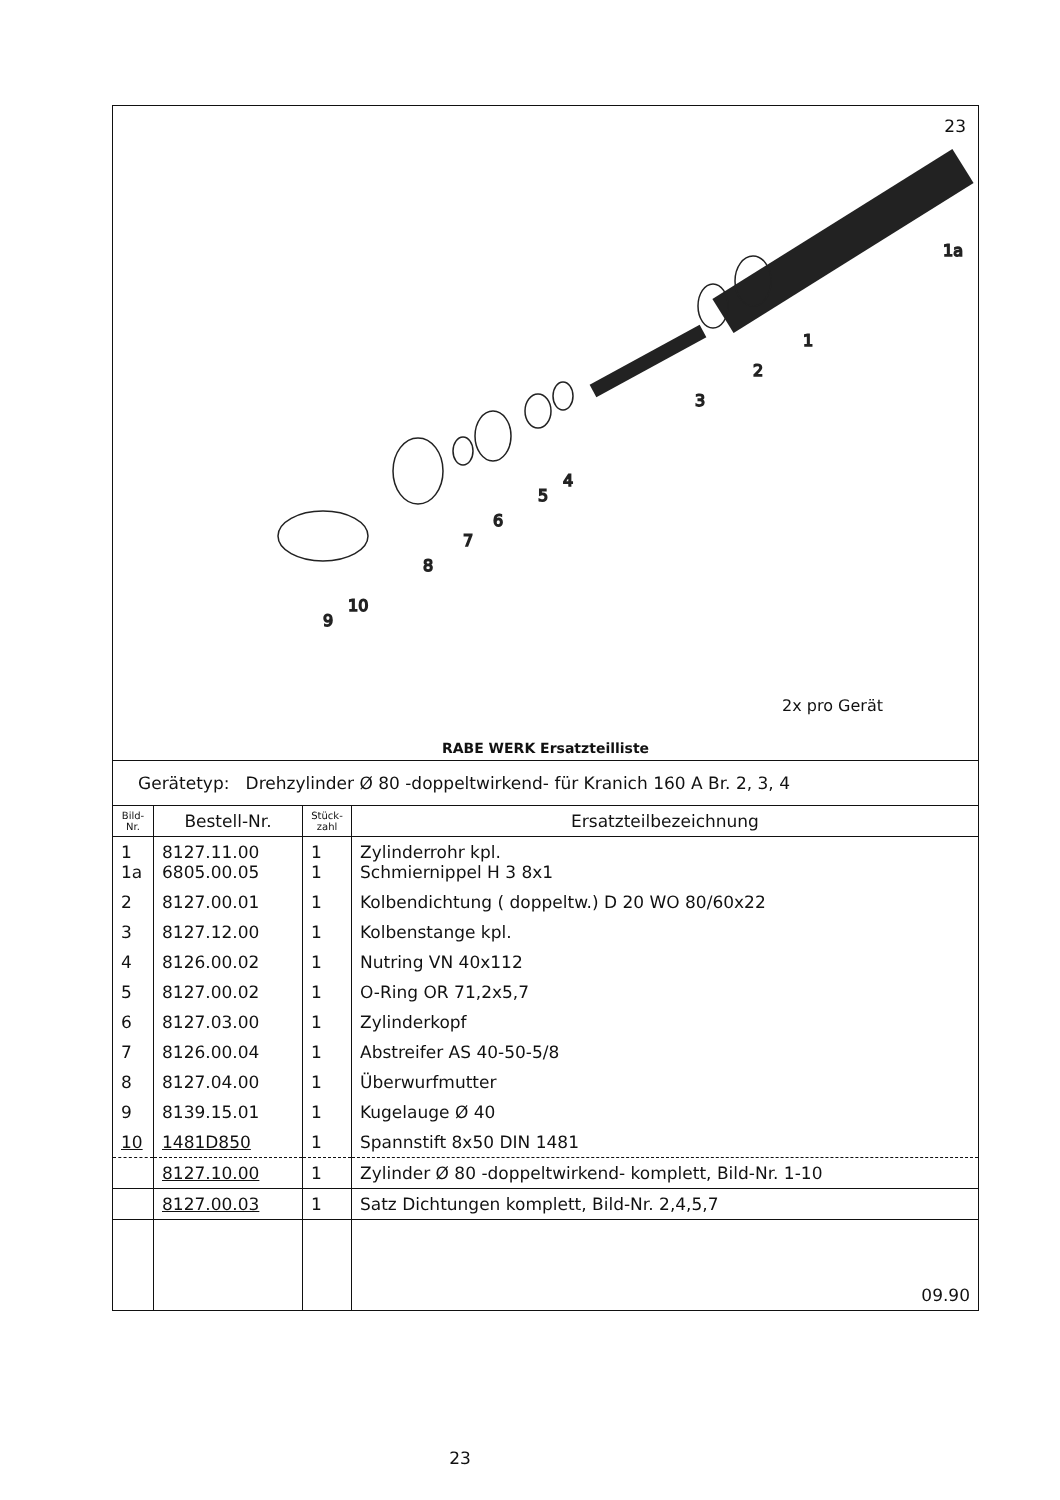23
1
2
3
4
5
6
7
8
9
10
1a
2x pro Gerät
RABE WERK Ersatzteilliste
Gerätetyp: Drehzylinder Ø 80 -doppeltwirkend- für Kranich 160 A Br. 2, 3, 4
| Bild- Nr. | Bestell-Nr. | Stück- zahl | Ersatzteilbezeichnung |
| --- | --- | --- | --- |
| 1 1a | 8127.11.00 6805.00.05 | 1 1 | Zylinderrohr kpl. Schmiernippel H 3 8x1 |
| 2 | 8127.00.01 | 1 | Kolbendichtung ( doppeltw.) D 20 WO 80/60x22 |
| 3 | 8127.12.00 | 1 | Kolbenstange kpl. |
| 4 | 8126.00.02 | 1 | Nutring VN 40x112 |
| 5 | 8127.00.02 | 1 | O-Ring OR 71,2x5,7 |
| 6 | 8127.03.00 | 1 | Zylinderkopf |
| 7 | 8126.00.04 | 1 | Abstreifer AS 40-50-5/8 |
| 8 | 8127.04.00 | 1 | Überwurfmutter |
| 9 | 8139.15.01 | 1 | Kugelauge Ø 40 |
| 10 | 1481D850 | 1 | Spannstift 8x50 DIN 1481 |
| | 8127.10.00 | 1 | Zylinder Ø 80 -doppeltwirkend- komplett, Bild-Nr. 1-10 |
| | 8127.00.03 | 1 | Satz Dichtungen komplett, Bild-Nr. 2,4,5,7 |
| | | | 09.90 |
23